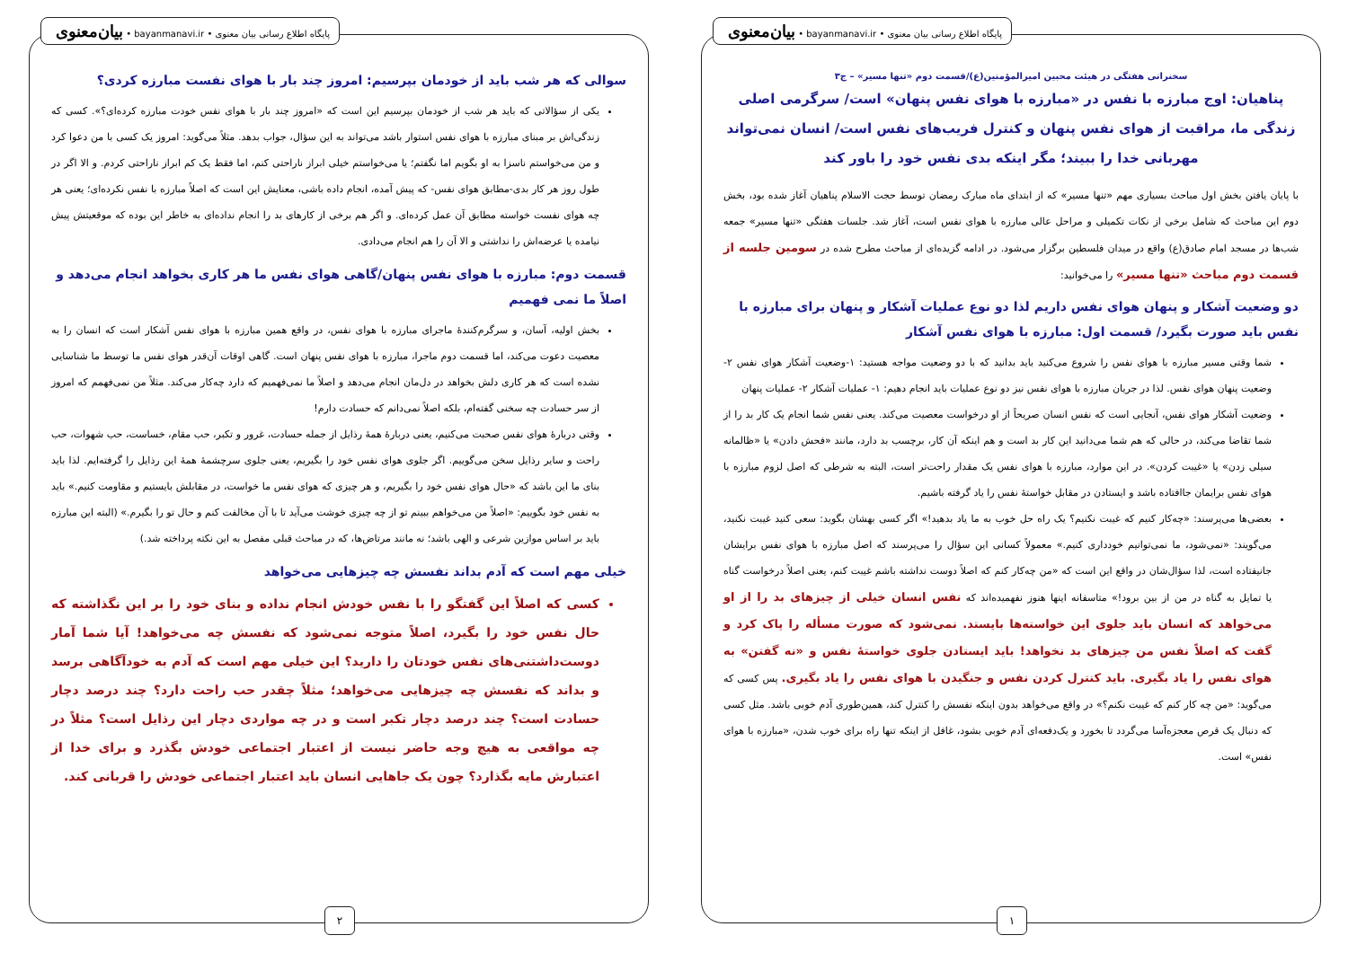پایگاه اطلاع رسانی بیان معنوی • bayanmanavi.ir • بیان‌معنوی
سخنرانی هفتگی در هیئت محبین امیرالمؤمنین(ع)/قسمت دوم «تنها مسیر» – ج۳
پناهیان: اوج مبارزه با نفس در «مبارزه با هوای نفس پنهان» است/ سرگرمی اصلی زندگی ما، مراقبت از هوای نفس پنهان و کنترل فریب‌های نفس است/ انسان نمی‌تواند مهربانی خدا را ببیند؛ مگر اینکه بدی نفس خود را باور کند
با پایان یافتن بخش اول مباحث بسیاری مهم «تنها مسیر» که از ابتدای ماه مبارک رمضان توسط حجت الاسلام پناهیان آغاز شده بود، بخش دوم این مباحث که شامل برخی از نکات تکمیلی و مراحل عالی مبارزه با هوای نفس است، آغاز شد. جلسات هفتگی «تنها مسیر» جمعه شب‌ها در مسجد امام صادق(ع) واقع در میدان فلسطین برگزار می‌شود. در ادامه گزیده‌ای از مباحث مطرح شده در سومین جلسه از قسمت دوم مباحث «تنها مسیر» را می‌خوانید:
دو وضعیت آشکار و پنهان هوای نفس داریم لذا دو نوع عملیات آشکار و پنهان برای مبارزه با نفس باید صورت بگیرد/ قسمت اول: مبارزه با هوای نفس آشکار
شما وقتی مسیر مبارزه با هوای نفس را شروع می‌کنید باید بدانید که با دو وضعیت مواجه هستید: ۱-وضعیت آشکار هوای نفس ۲-وضعیت پنهان هوای نفس. لذا در جریان مبارزه با هوای نفس نیز دو نوع عملیات باید انجام دهیم: ۱- عملیات آشکار ۲- عملیات پنهان
وضعیت آشکار هوای نفس، آنجایی است که نفس انسان صریحاً از او درخواست معصیت می‌کند. یعنی نفس شما انجام یک کار بد را از شما تقاضا می‌کند، در حالی که هم شما می‌دانید این کار بد است و هم اینکه آن کار، برچسب بد دارد، مانند «فحش دادن» یا «ظالمانه سیلی زدن» یا «غیبت کردن». در این موارد، مبارزه با هوای نفس یک مقدار راحت‌تر است، البته به شرطی که اصل لزوم مبارزه با هوای نفس برایمان جاافتاده باشد و ایستادن در مقابل خواستهٔ نفس را یاد گرفته باشیم.
بعضی‌ها می‌پرسند: «چه‌کار کنیم که غیبت نکنیم؟ یک راه حل خوب به ما یاد بدهید!» اگر کسی بهشان بگوید: سعی کنید غیبت نکنید، می‌گویند: «نمی‌شود، ما نمی‌توانیم خودداری کنیم.» معمولاً کسانی این سؤال را می‌پرسند که اصل مبارزه با هوای نفس برایشان جانیفتاده است، لذا سؤال‌شان در واقع این است که «من چه‌کار کنم که اصلاً دوست نداشته باشم غیبت کنم، یعنی اصلاً درخواست گناه یا تمایل به گناه در من از بین برود!» متاسفانه اینها هنوز نفهمیده‌اند که نفس انسان خیلی از چیزهای بد را از او می‌خواهد که انسان باید جلوی این خواسته‌ها بایستد. نمی‌شود که صورت مسأله را پاک کرد و گفت که اصلاً نفس من چیزهای بد نخواهد! باید ایستادن جلوی خواستهٔ نفس و «نه گفتن» به هوای نفس را یاد بگیری. باید کنترل کردن نفس و جنگیدن با هوای نفس را یاد بگیری. پس کسی که می‌گوید: «من چه کار کنم که غیبت نکنم؟» در واقع می‌خواهد بدون اینکه نفسش را کنترل کند، همین‌طوری آدم خوبی باشد. مثل کسی که دنبال یک قرص معجزه‌آسا می‌گردد تا بخورد و یک‌دفعه‌ای آدم خوبی بشود، غافل از اینکه تنها راه برای خوب شدن، «مبارزه با هوای نفس» است.
۱
پایگاه اطلاع رسانی بیان معنوی • bayanmanavi.ir • بیان‌معنوی
سوالی که هر شب باید از خودمان بپرسیم: امروز چند بار با هوای نفست مبارزه کردی؟
یکی از سؤالاتی که باید هر شب از خودمان بپرسیم این است که «امروز چند بار با هوای نفس خودت مبارزه کرده‌ای؟». کسی که زندگی‌اش بر مبنای مبارزه با هوای نفس استوار باشد می‌تواند به این سؤال، جواب بدهد. مثلاً می‌گوید: امروز یک کسی با من دعوا کرد و من می‌خواستم ناسزا به او بگویم اما نگفتم؛ یا می‌خواستم خیلی ابراز ناراحتی کنم، اما فقط یک کم ابراز ناراحتی کردم. و الا اگر در طول روز هر کار بدی-مطابق هوای نفس- که پیش آمده، انجام داده باشی، معنایش این است که اصلاً مبارزه با نفس نکرده‌ای؛ یعنی هر چه هوای نفست خواسته مطابق آن عمل کرده‌ای. و اگر هم برخی از کارهای بد را انجام نداده‌ای به خاطر این بوده که موقعیتش پیش نیامده یا عرضه‌اش را نداشتی و الا آن را هم انجام می‌دادی.
قسمت دوم: مبارزه با هوای نفس پنهان/گاهی هوای نفس ما هر کاری بخواهد انجام می‌دهد و اصلاً ما نمی فهمیم
بخش اولیه، آسان، و سرگرم‌کنندهٔ ماجرای مبارزه با هوای نفس، در واقع همین مبارزه با هوای نفس آشکار است که انسان را به معصیت دعوت می‌کند، اما قسمت دوم ماجرا، مبارزه با هوای نفس پنهان است. گاهی اوقات آن‌قدر هوای نفس ما توسط ما شناسایی نشده است که هر کاری دلش بخواهد در دل‌مان انجام می‌دهد و اصلاً ما نمی‌فهمیم که دارد چه‌کار می‌کند. مثلاً من نمی‌فهمم که امروز از سر حسادت چه سخنی گفته‌ام، بلکه اصلاً نمی‌دانم که حسادت دارم!
وقتی دربارهٔ هوای نفس صحبت می‌کنیم، یعنی دربارهٔ همهٔ رذایل از جمله حسادت، غرور و تکبر، حب مقام، خساست، حب شهوات، حب راحت و سایر رذایل سخن می‌گوییم. اگر جلوی هوای نفس خود را بگیریم، یعنی جلوی سرچشمهٔ همهٔ این رذایل را گرفته‌ایم. لذا باید بنای ما این باشد که «حال هوای نفس خود را بگیریم، و هر چیزی که هوای نفس ما خواست، در مقابلش بایستیم و مقاومت کنیم.» باید به نفس خود بگوییم: «اصلاً من می‌خواهم ببینم تو از چه چیزی خوشت می‌آید تا با آن مخالفت کنم و حال تو را بگیرم.» (البته این مبارزه باید بر اساس موازین شرعی و الهی باشد؛ نه مانند مرتاض‌ها، که در مباحث قبلی مفصل به این نکته پرداخته شد.)
خیلی مهم است که آدم بداند نفسش چه چیزهایی می‌خواهد
کسی که اصلاً این گفتگو را با نفس خودش انجام نداده و بنای خود را بر این نگذاشته که حال نفس خود را بگیرد، اصلاً متوجه نمی‌شود که نفسش چه می‌خواهد! آیا شما آمار دوست‌داشتنی‌های نفس خودتان را دارید؟ این خیلی مهم است که آدم به خودآگاهی برسد و بداند که نفسش چه چیزهایی می‌خواهد؛ مثلاً چقدر حب راحت دارد؟ چند درصد دچار حسادت است؟ چند درصد دچار تکبر است و در چه مواردی دچار این رذایل است؟ مثلاً در چه مواقعی به هیچ وجه حاضر نیست از اعتبار اجتماعی خودش بگذرد و برای خدا از اعتبارش مایه بگذارد؟ چون یک جاهایی انسان باید اعتبار اجتماعی خودش را قربانی کند.
۲